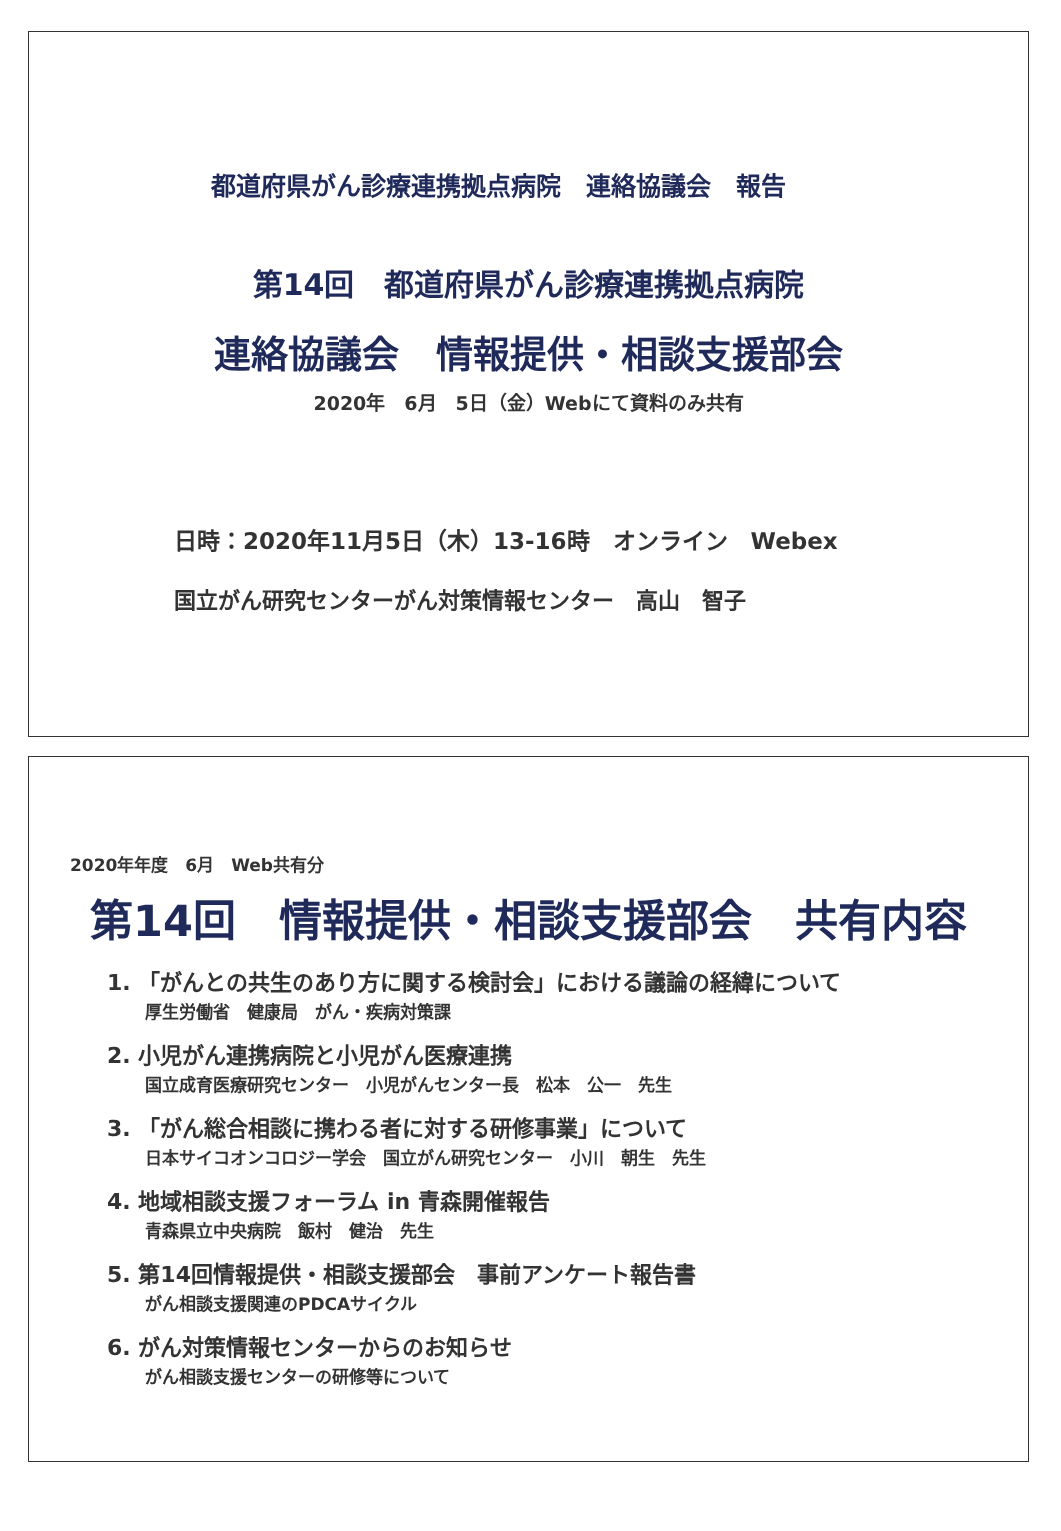都道府県がん診療連携拠点病院　連絡協議会　報告
第14回　都道府県がん診療連携拠点病院
連絡協議会　情報提供・相談支援部会
2020年　6月　5日（金）Webにて資料のみ共有
日時：2020年11月5日（木）13-16時　オンライン　Webex
国立がん研究センターがん対策情報センター　高山　智子
2020年年度　6月　Web共有分
第14回　情報提供・相談支援部会　共有内容
1. 「がんとの共生のあり方に関する検討会」における議論の経緯について
厚生労働省　健康局　がん・疾病対策課
2. 小児がん連携病院と小児がん医療連携
国立成育医療研究センター　小児がんセンター長　松本　公一　先生
3. 「がん総合相談に携わる者に対する研修事業」について
日本サイコオンコロジー学会　国立がん研究センター　小川　朝生　先生
4. 地域相談支援フォーラム in 青森開催報告
青森県立中央病院　飯村　健治　先生
5. 第14回情報提供・相談支援部会　事前アンケート報告書
がん相談支援関連のPDCAサイクル
6. がん対策情報センターからのお知らせ
がん相談支援センターの研修等について